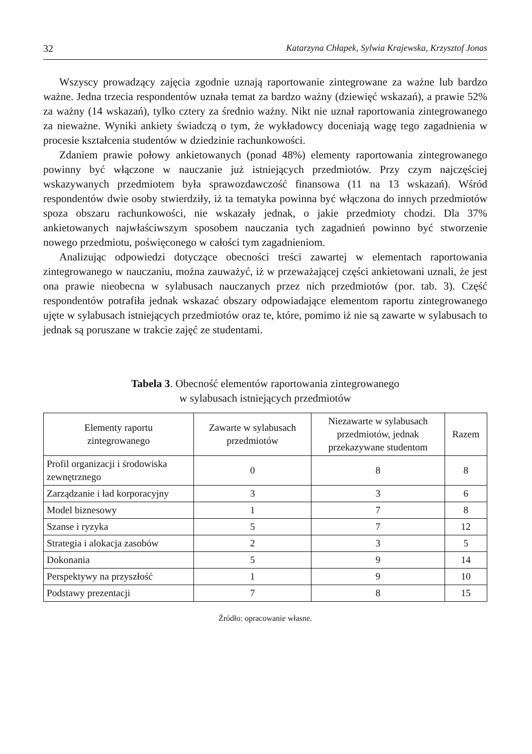32 Katarzyna Chłapek, Sylwia Krajewska, Krzysztof Jonas
Wszyscy prowadzący zajęcia zgodnie uznają raportowanie zintegrowane za ważne lub bardzo ważne. Jedna trzecia respondentów uznała temat za bardzo ważny (dziewięć wskazań), a prawie 52% za ważny (14 wskazań), tylko cztery za średnio ważny. Nikt nie uznał raportowania zintegrowanego za nieważne. Wyniki ankiety świadczą o tym, że wykładowcy doceniają wagę tego zagadnienia w procesie kształcenia studentów w dziedzinie rachunkowości.
Zdaniem prawie połowy ankietowanych (ponad 48%) elementy raportowania zintegrowanego powinny być włączone w nauczanie już istniejących przedmiotów. Przy czym najczęściej wskazywanych przedmiotem była sprawozdawczość finansowa (11 na 13 wskazań). Wśród respondentów dwie osoby stwierdziły, iż ta tematyka powinna być włączona do innych przedmiotów spoza obszaru rachunkowości, nie wskazały jednak, o jakie przedmioty chodzi. Dla 37% ankietowanych najwłaściwszym sposobem nauczania tych zagadnień powinno być stworzenie nowego przedmiotu, poświęconego w całości tym zagadnieniom.
Analizując odpowiedzi dotyczące obecności treści zawartej w elementach raportowania zintegrowanego w nauczaniu, można zauważyć, iż w przeważającej części ankietowani uznali, że jest ona prawie nieobecna w sylabusach nauczanych przez nich przedmiotów (por. tab. 3). Część respondentów potrafiła jednak wskazać obszary odpowiadające elementom raportu zintegrowanego ujęte w sylabusach istniejących przedmiotów oraz te, które, pomimo iż nie są zawarte w sylabusach to jednak są poruszane w trakcie zajęć ze studentami.
Tabela 3. Obecność elementów raportowania zintegrowanego
w sylabusach istniejących przedmiotów
| Elementy raportu zintegrowanego | Zawarte w sylabusach przedmiotów | Niezawarte w sylabusach przedmiotów, jednak przekazywane studentom | Razem |
| --- | --- | --- | --- |
| Profil organizacji i środowiska zewnętrznego | 0 | 8 | 8 |
| Zarządzanie i ład korporacyjny | 3 | 3 | 6 |
| Model biznesowy | 1 | 7 | 8 |
| Szanse i ryzyka | 5 | 7 | 12 |
| Strategia i alokacja zasobów | 2 | 3 | 5 |
| Dokonania | 5 | 9 | 14 |
| Perspektywy na przyszłość | 1 | 9 | 10 |
| Podstawy prezentacji | 7 | 8 | 15 |
Źródło: opracowanie własne.